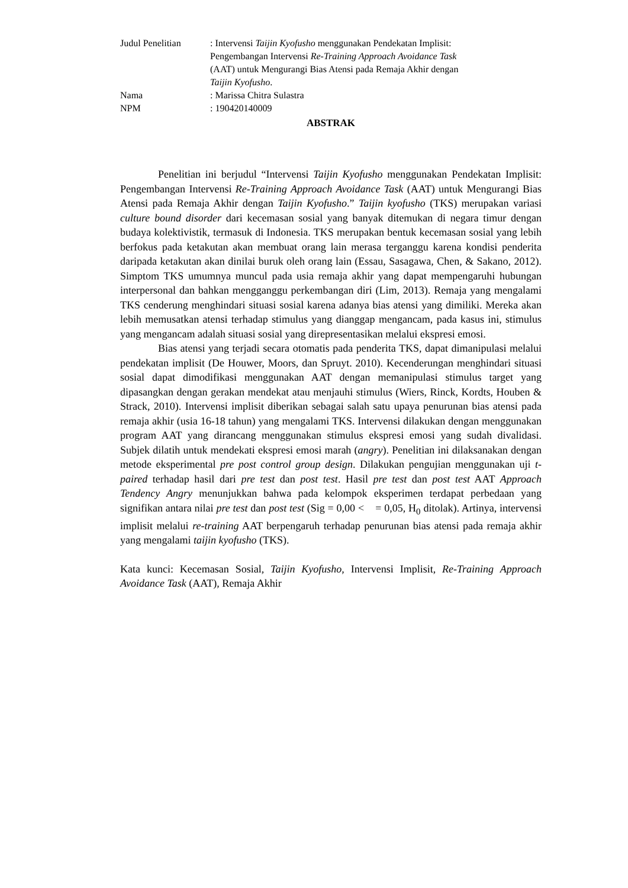| Judul Penelitian | : Intervensi Taijin Kyofusho menggunakan Pendekatan Implisit: Pengembangan Intervensi Re-Training Approach Avoidance Task (AAT) untuk Mengurangi Bias Atensi pada Remaja Akhir dengan Taijin Kyofusho . |
| Nama | : Marissa Chitra Sulastra |
| NPM | : 190420140009 |
ABSTRAK
Penelitian ini berjudul “Intervensi Taijin Kyofusho menggunakan Pendekatan Implisit: Pengembangan Intervensi Re-Training Approach Avoidance Task (AAT) untuk Mengurangi Bias Atensi pada Remaja Akhir dengan Taijin Kyofusho.” Taijin kyofusho (TKS) merupakan variasi culture bound disorder dari kecemasan sosial yang banyak ditemukan di negara timur dengan budaya kolektivistik, termasuk di Indonesia. TKS merupakan bentuk kecemasan sosial yang lebih berfokus pada ketakutan akan membuat orang lain merasa terganggu karena kondisi penderita daripada ketakutan akan dinilai buruk oleh orang lain (Essau, Sasagawa, Chen, & Sakano, 2012). Simptom TKS umumnya muncul pada usia remaja akhir yang dapat mempengaruhi hubungan interpersonal dan bahkan mengganggu perkembangan diri (Lim, 2013). Remaja yang mengalami TKS cenderung menghindari situasi sosial karena adanya bias atensi yang dimiliki. Mereka akan lebih memusatkan atensi terhadap stimulus yang dianggap mengancam, pada kasus ini, stimulus yang mengancam adalah situasi sosial yang direpresentasikan melalui ekspresi emosi.
Bias atensi yang terjadi secara otomatis pada penderita TKS, dapat dimanipulasi melalui pendekatan implisit (De Houwer, Moors, dan Spruyt. 2010). Kecenderungan menghindari situasi sosial dapat dimodifikasi menggunakan AAT dengan memanipulasi stimulus target yang dipasangkan dengan gerakan mendekat atau menjauhi stimulus (Wiers, Rinck, Kordts, Houben & Strack, 2010). Intervensi implisit diberikan sebagai salah satu upaya penurunan bias atensi pada remaja akhir (usia 16-18 tahun) yang mengalami TKS. Intervensi dilakukan dengan menggunakan program AAT yang dirancang menggunakan stimulus ekspresi emosi yang sudah divalidasi. Subjek dilatih untuk mendekati ekspresi emosi marah (angry). Penelitian ini dilaksanakan dengan metode eksperimental pre post control group design. Dilakukan pengujian menggunakan uji t-paired terhadap hasil dari pre test dan post test. Hasil pre test dan post test AAT Approach Tendency Angry menunjukkan bahwa pada kelompok eksperimen terdapat perbedaan yang signifikan antara nilai pre test dan post test (Sig = 0,00 < = 0,05, H<sub>0</sub> ditolak). Artinya, intervensi implisit melalui re-training AAT berpengaruh terhadap penurunan bias atensi pada remaja akhir yang mengalami taijin kyofusho (TKS).
Kata kunci: Kecemasan Sosial, Taijin Kyofusho, Intervensi Implisit, Re-Training Approach Avoidance Task (AAT), Remaja Akhir